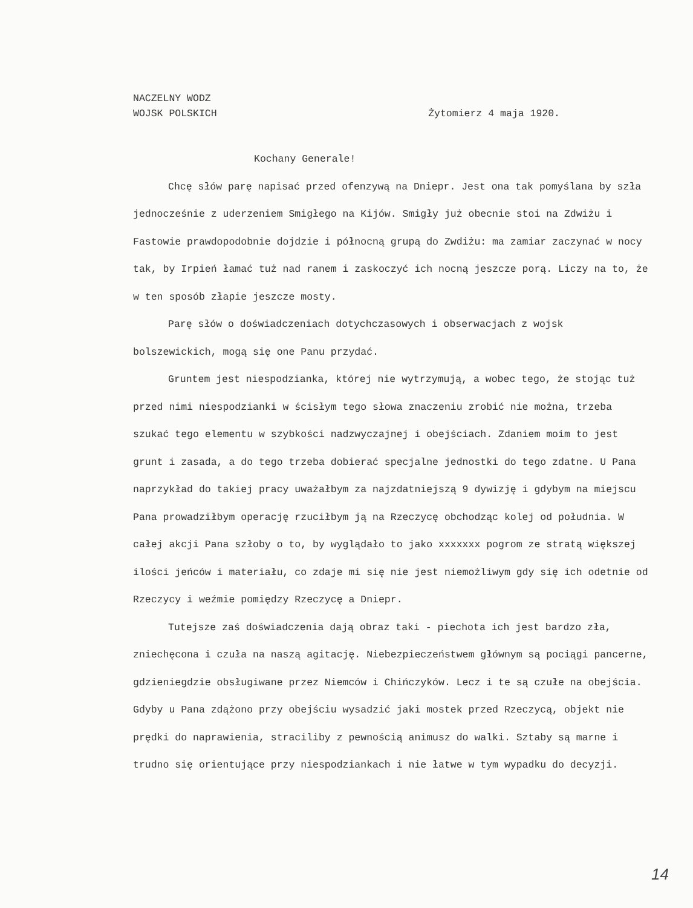NACZELNY WODZ
WOJSK POLSKICH
Żytomierz 4 maja 1920.
Kochany Generale!
Chcę słów parę napisać przed ofenzywą na Dniepr. Jest ona tak pomyślana by szła jednocześnie z uderzeniem Smigłego na Kijów. Smigły już obecnie stoi na Zdwiżu i Fastowie prawdopodobnie dojdzie i północną grupą do Zwdiżu: ma zamiar zaczynać w nocy tak, by Irpień łamać tuż nad ranem i zaskoczyć ich nocną jeszcze porą. Liczy na to, że w ten sposób złapie jeszcze mosty.
Parę słów o doświadczeniach dotychczasowych i obserwacjach z wojsk bolszewickich, mogą się one Panu przydać.
Gruntem jest niespodzianka, której nie wytrzymują, a wobec tego, że stojąc tuż przed nimi niespodzianki w ścisłym tego słowa znaczeniu zrobić nie można, trzeba szukać tego elementu w szybkości nadzwyczajnej i obejściach. Zdaniem moim to jest grunt i zasada, a do tego trzeba dobierać specjalne jednostki do tego zdatne. U Pana naprzykład do takiej pracy uważałbym za najzdatniejszą 9 dywizję i gdybym na miejscu Pana prowadziłbym operację rzuciłbym ją na Rzeczycę obchodząc kolej od południa. W całej akcji Pana szłoby o to, by wyglądało to jako xxxxxxx pogrom ze stratą większej ilości jeńców i materiału, co zdaje mi się nie jest niemożliwym gdy się ich odetnie od Rzeczycy i weźmie pomiędzy Rzeczycę a Dniepr.
Tutejsze zaś doświadczenia dają obraz taki - piechota ich jest bardzo zła, zniechęcona i czuła na naszą agitację. Niebezpieczeństwem głównym są pociągi pancerne, gdzieniegdzie obsługiwane przez Niemców i Chińczyków. Lecz i te są czułe na obejścia. Gdyby u Pana zdążono przy obejściu wysadzić jaki mostek przed Rzeczycą, objekt nie prędki do naprawienia, straciliby z pewnością animusz do walki. Sztaby są marne i trudno się orientujące przy niespodziankach i nie łatwe w tym wypadku do decyzji.
14